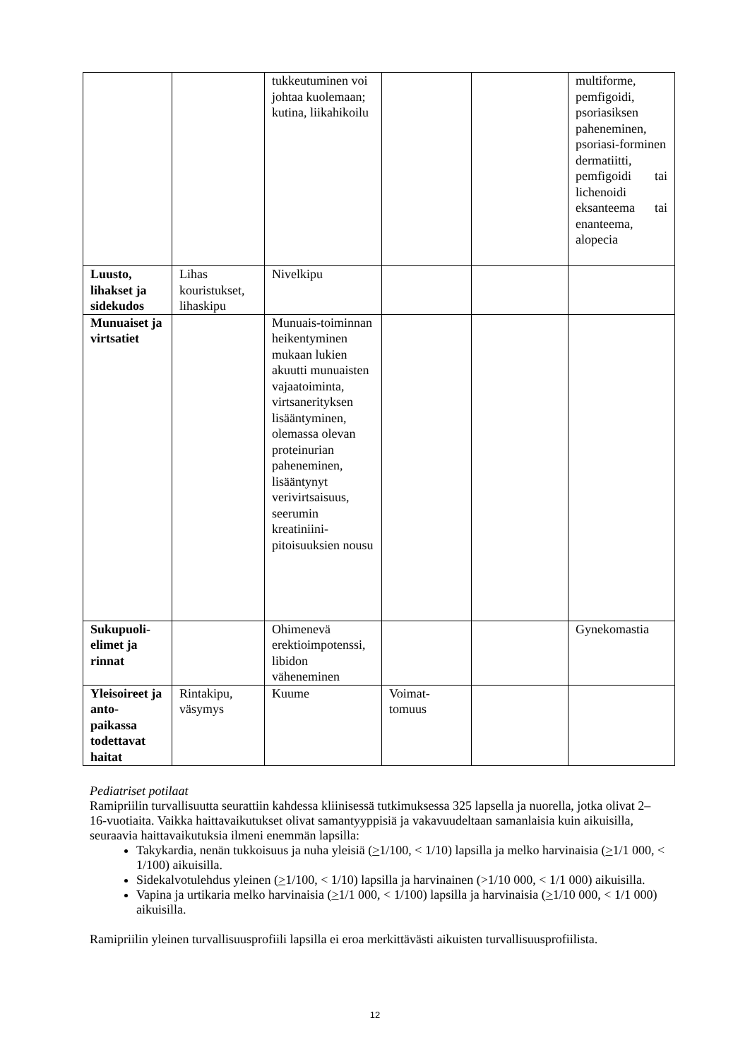| | | tukkeutuminen voi johtaa kuolemaan; kutina, liikahikoilu | | | multiforme, pemfigoidi, psoriasiksen paheneminen, psoriasi-forminen dermatiitti, pemfigoidi tai lichenoidi eksanteema tai enanteema, alopecia |
| Luusto, lihakset ja sidekudos | Lihas kouristukset, lihaskipu | Nivelkipu | | | |
| Munuaiset ja virtsatiet | | Munuais-toiminnan heikentyminen mukaan lukien akuutti munuaisten vajaatoiminta, virtsanerityksen lisääntyminen, olemassa olevan proteinurian paheneminen, lisääntynyt verivirtsaisuus, seerumin kreatiniini-pitoisuuksien nousu | | | |
| Sukupuoli-elimet ja rinnat | | Ohimenevä erektioimpotenssi, libidon väheneminen | | | Gynekomastia |
| Yleisoireet ja anto-paikassa todettavat haitat | Rintakipu, väsymys | Kuume | Voimat-tomuus | | |
Pediatriset potilaat
Ramipriilin turvallisuutta seurattiin kahdessa kliinisessä tutkimuksessa 325 lapsella ja nuorella, jotka olivat 2–16-vuotiaita. Vaikka haittavaikutukset olivat samantyyppisiä ja vakavuudeltaan samanlaisia kuin aikuisilla, seuraavia haittavaikutuksia ilmeni enemmän lapsilla:
Takykardia, nenän tukkoisuus ja nuha yleisiä (>1/100, < 1/10) lapsilla ja melko harvinaisia (>1/1 000, < 1/100) aikuisilla.
Sidekalvotulehdus yleinen (>1/100, < 1/10) lapsilla ja harvinainen (>1/10 000, < 1/1 000) aikuisilla.
Vapina ja urtikaria melko harvinaisia (>1/1 000, < 1/100) lapsilla ja harvinaisia (>1/10 000, < 1/1 000) aikuisilla.
Ramipriilin yleinen turvallisuusprofiili lapsilla ei eroa merkittävästi aikuisten turvallisuusprofiilista.
12